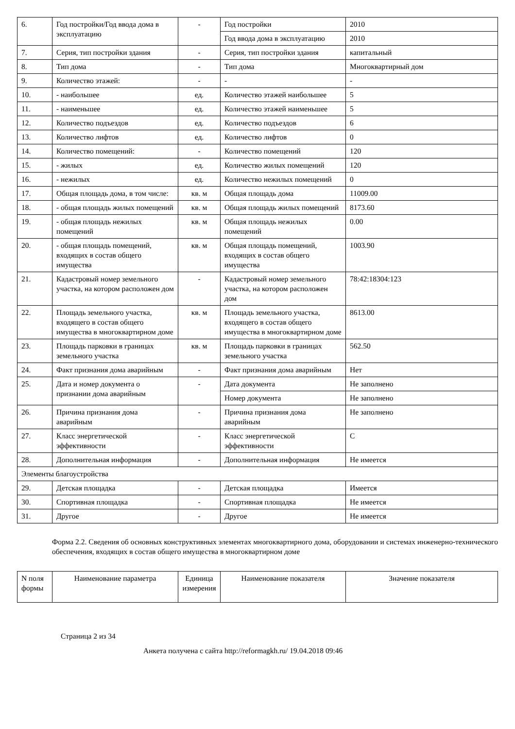| 6. | Год постройки/Год ввода дома в эксплуатацию | - | Год постройки | 2010 |
| | | | Год ввода дома в эксплуатацию | 2010 |
| 7. | Серия, тип постройки здания | - | Серия, тип постройки здания | капитальный |
| 8. | Тип дома | - | Тип дома | Многоквартирный дом |
| 9. | Количество этажей: | - | - | - |
| 10. | - наибольшее | ед. | Количество этажей наибольшее | 5 |
| 11. | - наименьшее | ед. | Количество этажей наименьшее | 5 |
| 12. | Количество подъездов | ед. | Количество подъездов | 6 |
| 13. | Количество лифтов | ед. | Количество лифтов | 0 |
| 14. | Количество помещений: | - | Количество помещений | 120 |
| 15. | - жилых | ед. | Количество жилых помещений | 120 |
| 16. | - нежилых | ед. | Количество нежилых помещений | 0 |
| 17. | Общая площадь дома, в том числе: | кв. м | Общая площадь дома | 11009.00 |
| 18. | - общая площадь жилых помещений | кв. м | Общая площадь жилых помещений | 8173.60 |
| 19. | - общая площадь нежилых помещений | кв. м | Общая площадь нежилых помещений | 0.00 |
| 20. | - общая площадь помещений, входящих в состав общего имущества | кв. м | Общая площадь помещений, входящих в состав общего имущества | 1003.90 |
| 21. | Кадастровый номер земельного участка, на котором расположен дом | - | Кадастровый номер земельного участка, на котором расположен дом | 78:42:18304:123 |
| 22. | Площадь земельного участка, входящего в состав общего имущества в многоквартирном доме | кв. м | Площадь земельного участка, входящего в состав общего имущества в многоквартирном доме | 8613.00 |
| 23. | Площадь парковки в границах земельного участка | кв. м | Площадь парковки в границах земельного участка | 562.50 |
| 24. | Факт признания дома аварийным | - | Факт признания дома аварийным | Нет |
| 25. | Дата и номер документа о признании дома аварийным | - | Дата документа | Не заполнено |
| | | | Номер документа | Не заполнено |
| 26. | Причина признания дома аварийным | - | Причина признания дома аварийным | Не заполнено |
| 27. | Класс энергетической эффективности | - | Класс энергетической эффективности | C |
| 28. | Дополнительная информация | - | Дополнительная информация | Не имеется |
| Элементы благоустройства | | | | |
| 29. | Детская площадка | - | Детская площадка | Имеется |
| 30. | Спортивная площадка | - | Спортивная площадка | Не имеется |
| 31. | Другое | - | Другое | Не имеется |
Форма 2.2. Сведения об основных конструктивных элементах многоквартирного дома, оборудовании и системах инженерно-технического обеспечения, входящих в состав общего имущества в многоквартирном доме
| N поля формы | Наименование параметра | Единица измерения | Наименование показателя | Значение показателя |
| --- | --- | --- | --- | --- |
Страница 2 из 34
Анкета получена с сайта http://reformagkh.ru/ 19.04.2018 09:46